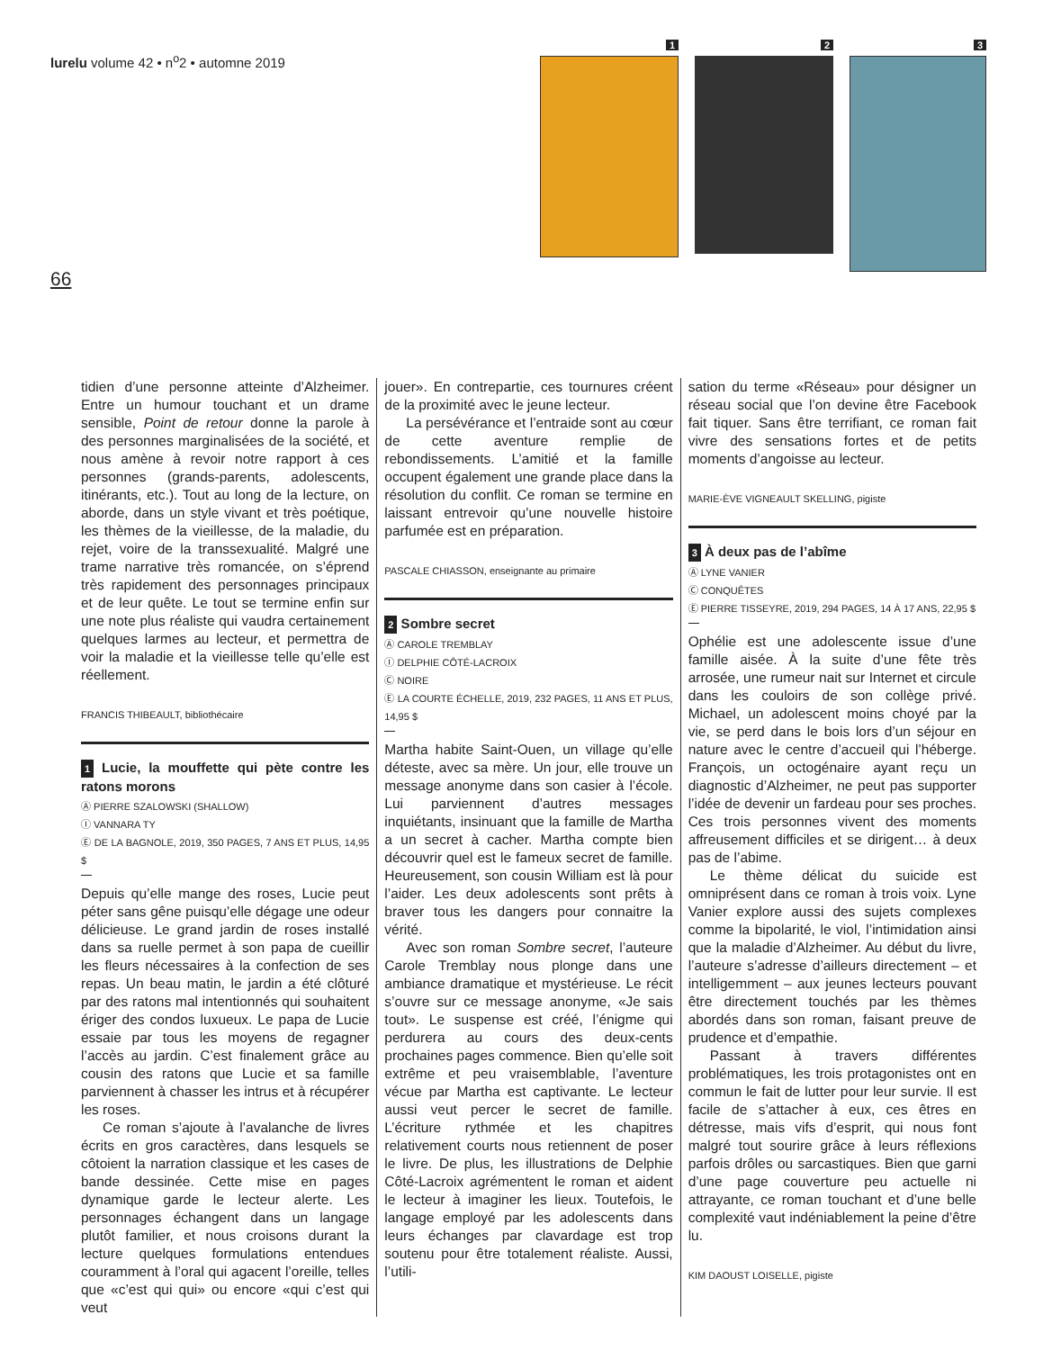lurelu volume 42 • n<sup>o</sup>2 • automne 2019
66
1 2 3
tidien d’une personne atteinte d’Alzheimer. Entre un humour touchant et un drame sensible, Point de retour donne la parole à des personnes marginalisées de la société, et nous amène à revoir notre rapport à ces personnes (grands-parents, adolescents, itinérants, etc.). Tout au long de la lecture, on aborde, dans un style vivant et très poétique, les thèmes de la vieillesse, de la maladie, du rejet, voire de la transsexualité. Malgré une trame narrative très romancée, on s’éprend très rapidement des personnages principaux et de leur quête. Le tout se termine enfin sur une note plus réaliste qui vaudra certainement quelques larmes au lecteur, et permettra de voir la maladie et la vieillesse telle qu’elle est réellement.
FRANCIS THIBEAULT, bibliothécaire
1 Lucie, la mouffette qui pète contre les ratons morons
Ⓐ PIERRE SZALOWSKI (SHALLOW)
Ⓘ VANNARA TY
Ⓔ DE LA BAGNOLE, 2019, 350 PAGES, 7 ANS ET PLUS, 14,95 $
Depuis qu’elle mange des roses, Lucie peut péter sans gêne puisqu’elle dégage une odeur délicieuse. Le grand jardin de roses installé dans sa ruelle permet à son papa de cueillir les fleurs nécessaires à la confection de ses repas. Un beau matin, le jardin a été clôturé par des ratons mal intentionnés qui souhaitent ériger des condos luxueux. Le papa de Lucie essaie par tous les moyens de regagner l’accès au jardin. C’est finalement grâce au cousin des ratons que Lucie et sa famille parviennent à chasser les intrus et à récupérer les roses.
Ce roman s’ajoute à l’avalanche de livres écrits en gros caractères, dans lesquels se côtoient la narration classique et les cases de bande dessinée. Cette mise en pages dynamique garde le lecteur alerte. Les personnages échangent dans un langage plutôt familier, et nous croisons durant la lecture quelques formulations entendues couramment à l’oral qui agacent l’oreille, telles que «c’est qui qui» ou encore «qui c’est qui veut
jouer». En contrepartie, ces tournures créent de la proximité avec le jeune lecteur.
La persévérance et l’entraide sont au cœur de cette aventure remplie de rebondissements. L’amitié et la famille occupent également une grande place dans la résolution du conflit. Ce roman se termine en laissant entrevoir qu’une nouvelle histoire parfumée est en préparation.
PASCALE CHIASSON, enseignante au primaire
2 Sombre secret
Ⓐ CAROLE TREMBLAY
Ⓘ DELPHIE CÔTÉ-LACROIX
Ⓒ NOIRE
Ⓔ LA COURTE ÉCHELLE, 2019, 232 PAGES, 11 ANS ET PLUS, 14,95 $
Martha habite Saint-Ouen, un village qu’elle déteste, avec sa mère. Un jour, elle trouve un message anonyme dans son casier à l’école. Lui parviennent d’autres messages inquiétants, insinuant que la famille de Martha a un secret à cacher. Martha compte bien découvrir quel est le fameux secret de famille. Heureusement, son cousin William est là pour l’aider. Les deux adolescents sont prêts à braver tous les dangers pour connaitre la vérité.
Avec son roman Sombre secret, l’auteure Carole Tremblay nous plonge dans une ambiance dramatique et mystérieuse. Le récit s’ouvre sur ce message anonyme, «Je sais tout». Le suspense est créé, l’énigme qui perdurera au cours des deux-cents prochaines pages commence. Bien qu’elle soit extrême et peu vraisemblable, l’aventure vécue par Martha est captivante. Le lecteur aussi veut percer le secret de famille. L’écriture rythmée et les chapitres relativement courts nous retiennent de poser le livre. De plus, les illustrations de Delphie Côté-Lacroix agrémentent le roman et aident le lecteur à imaginer les lieux. Toutefois, le langage employé par les adolescents dans leurs échanges par clavardage est trop soutenu pour être totalement réaliste. Aussi, l’utili-
sation du terme «Réseau» pour désigner un réseau social que l’on devine être Facebook fait tiquer. Sans être terrifiant, ce roman fait vivre des sensations fortes et de petits moments d’angoisse au lecteur.
MARIE-ÈVE VIGNEAULT SKELLING, pigiste
3 À deux pas de l’abîme
Ⓐ LYNE VANIER
Ⓒ CONQUÊTES
Ⓔ PIERRE TISSEYRE, 2019, 294 PAGES, 14 À 17 ANS, 22,95 $
Ophélie est une adolescente issue d’une famille aisée. À la suite d’une fête très arrosée, une rumeur nait sur Internet et circule dans les couloirs de son collège privé. Michael, un adolescent moins choyé par la vie, se perd dans le bois lors d’un séjour en nature avec le centre d’accueil qui l’héberge. François, un octogénaire ayant reçu un diagnostic d’Alzheimer, ne peut pas supporter l’idée de devenir un fardeau pour ses proches. Ces trois personnes vivent des moments affreusement difficiles et se dirigent… à deux pas de l’abime.
Le thème délicat du suicide est omniprésent dans ce roman à trois voix. Lyne Vanier explore aussi des sujets complexes comme la bipolarité, le viol, l’intimidation ainsi que la maladie d’Alzheimer. Au début du livre, l’auteure s’adresse d’ailleurs directement – et intelligemment – aux jeunes lecteurs pouvant être directement touchés par les thèmes abordés dans son roman, faisant preuve de prudence et d’empathie.
Passant à travers différentes problématiques, les trois protagonistes ont en commun le fait de lutter pour leur survie. Il est facile de s’attacher à eux, ces êtres en détresse, mais vifs d’esprit, qui nous font malgré tout sourire grâce à leurs réflexions parfois drôles ou sarcastiques. Bien que garni d’une page couverture peu actuelle ni attrayante, ce roman touchant et d’une belle complexité vaut indéniablement la peine d’être lu.
KIM DAOUST LOISELLE, pigiste